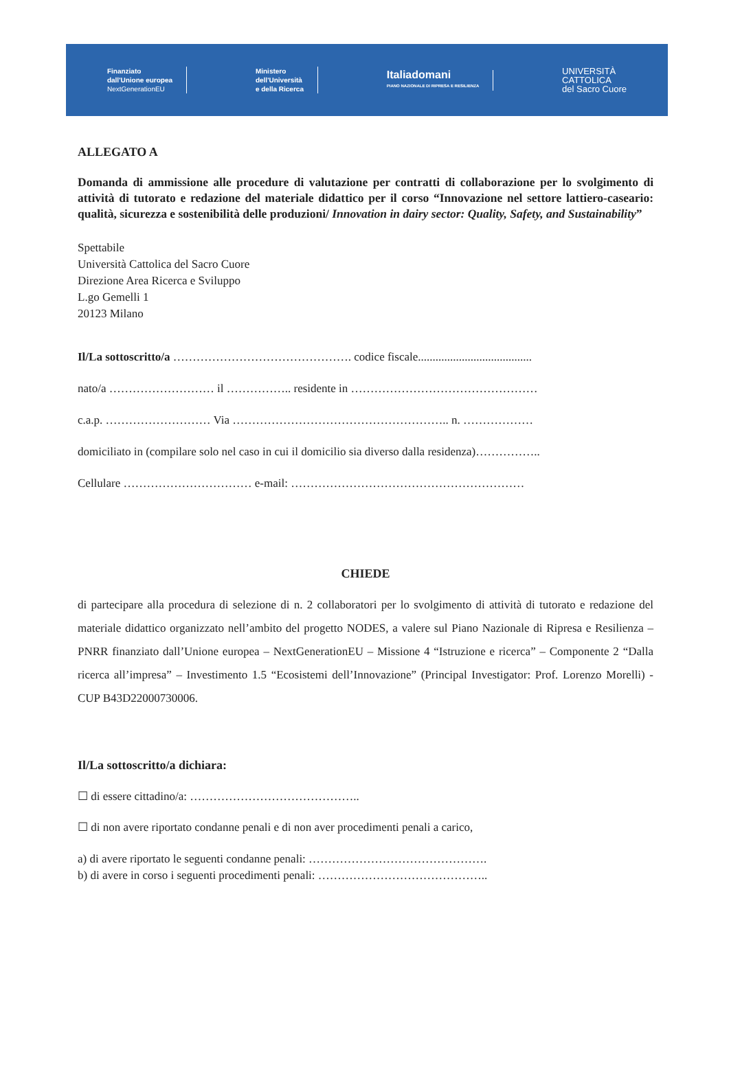Finanziato
dall'Unione europea
NextGenerationEU
Ministero
dell'Università
e della Ricerca
Italiadomani
PIANO NAZIONALE DI RIPRESA E RESILIENZA
UNIVERSITÀ
CATTOLICA
del Sacro Cuore
ALLEGATO A
Domanda di ammissione alle procedure di valutazione per contratti di collaborazione per lo svolgimento di attività di tutorato e redazione del materiale didattico per il corso “Innovazione nel settore lattiero-caseario: qualità, sicurezza e sostenibilità delle produzioni/ Innovation in dairy sector: Quality, Safety, and Sustainability”
Spettabile
Università Cattolica del Sacro Cuore
Direzione Area Ricerca e Sviluppo
L.go Gemelli 1
20123 Milano
Il/La sottoscritto/a ………………………………………. codice fiscale.......................................
nato/a ……………………… il …………….. residente in …………………………………………
c.a.p. ……………………… Via ……………………………………………….. n. ………………
domiciliato in (compilare solo nel caso in cui il domicilio sia diverso dalla residenza)……………..
Cellulare …………………………… e-mail: ……………………………………………………
CHIEDE
di partecipare alla procedura di selezione di n. 2 collaboratori per lo svolgimento di attività di tutorato e redazione del materiale didattico organizzato nell’ambito del progetto NODES, a valere sul Piano Nazionale di Ripresa e Resilienza – PNRR finanziato dall’Unione europea – NextGenerationEU – Missione 4 “Istruzione e ricerca” – Componente 2 “Dalla ricerca all’impresa” – Investimento 1.5 “Ecosistemi dell’Innovazione” (Principal Investigator: Prof. Lorenzo Morelli) - CUP B43D22000730006.
Il/La sottoscritto/a dichiara:
☐ di essere cittadino/a: ……………………………………..
☐ di non avere riportato condanne penali e di non aver procedimenti penali a carico,
a) di avere riportato le seguenti condanne penali: ……………………………………….
b) di avere in corso i seguenti procedimenti penali: ……………………………………..